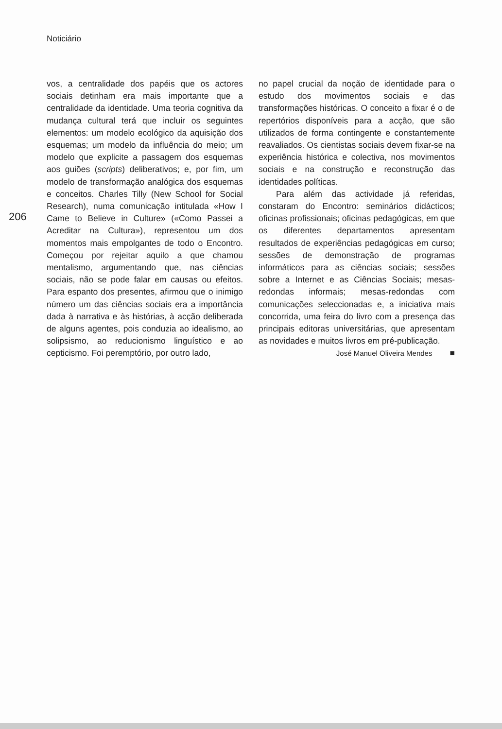Noticiário
206
vos, a centralidade dos papéis que os actores sociais detinham era mais importante que a centralidade da identidade. Uma teoria cognitiva da mudança cultural terá que incluir os seguintes elementos: um modelo ecológico da aquisição dos esquemas; um modelo da influência do meio; um modelo que explicite a passagem dos esquemas aos guiões (scripts) deliberativos; e, por fim, um modelo de transformação analógica dos esquemas e conceitos. Charles Tilly (New School for Social Research), numa comunicação intitulada «How I Came to Believe in Culture» («Como Passei a Acreditar na Cultura»), representou um dos momentos mais empolgantes de todo o Encontro. Começou por rejeitar aquilo a que chamou mentalismo, argumentando que, nas ciências sociais, não se pode falar em causas ou efeitos. Para espanto dos presentes, afirmou que o inimigo número um das ciências sociais era a importância dada à narrativa e às histórias, à acção deliberada de alguns agentes, pois conduzia ao idealismo, ao solipsismo, ao reducionismo linguístico e ao cepticismo. Foi peremptório, por outro lado,
no papel crucial da noção de identidade para o estudo dos movimentos sociais e das transformações históricas. O conceito a fixar é o de repertórios disponíveis para a acção, que são utilizados de forma contingente e constantemente reavaliados. Os cientistas sociais devem fixar-se na experiência histórica e colectiva, nos movimentos sociais e na construção e reconstrução das identidades políticas.
Para além das actividade já referidas, constaram do Encontro: seminários didácticos; oficinas profissionais; oficinas pedagógicas, em que os diferentes departamentos apresentam resultados de experiências pedagógicas em curso; sessões de demonstração de programas informáticos para as ciências sociais; sessões sobre a Internet e as Ciências Sociais; mesas-redondas informais; mesas-redondas com comunicações seleccionadas e, a iniciativa mais concorrida, uma feira do livro com a presença das principais editoras universitárias, que apresentam as novidades e muitos livros em pré-publicação. ■
José Manuel Oliveira Mendes